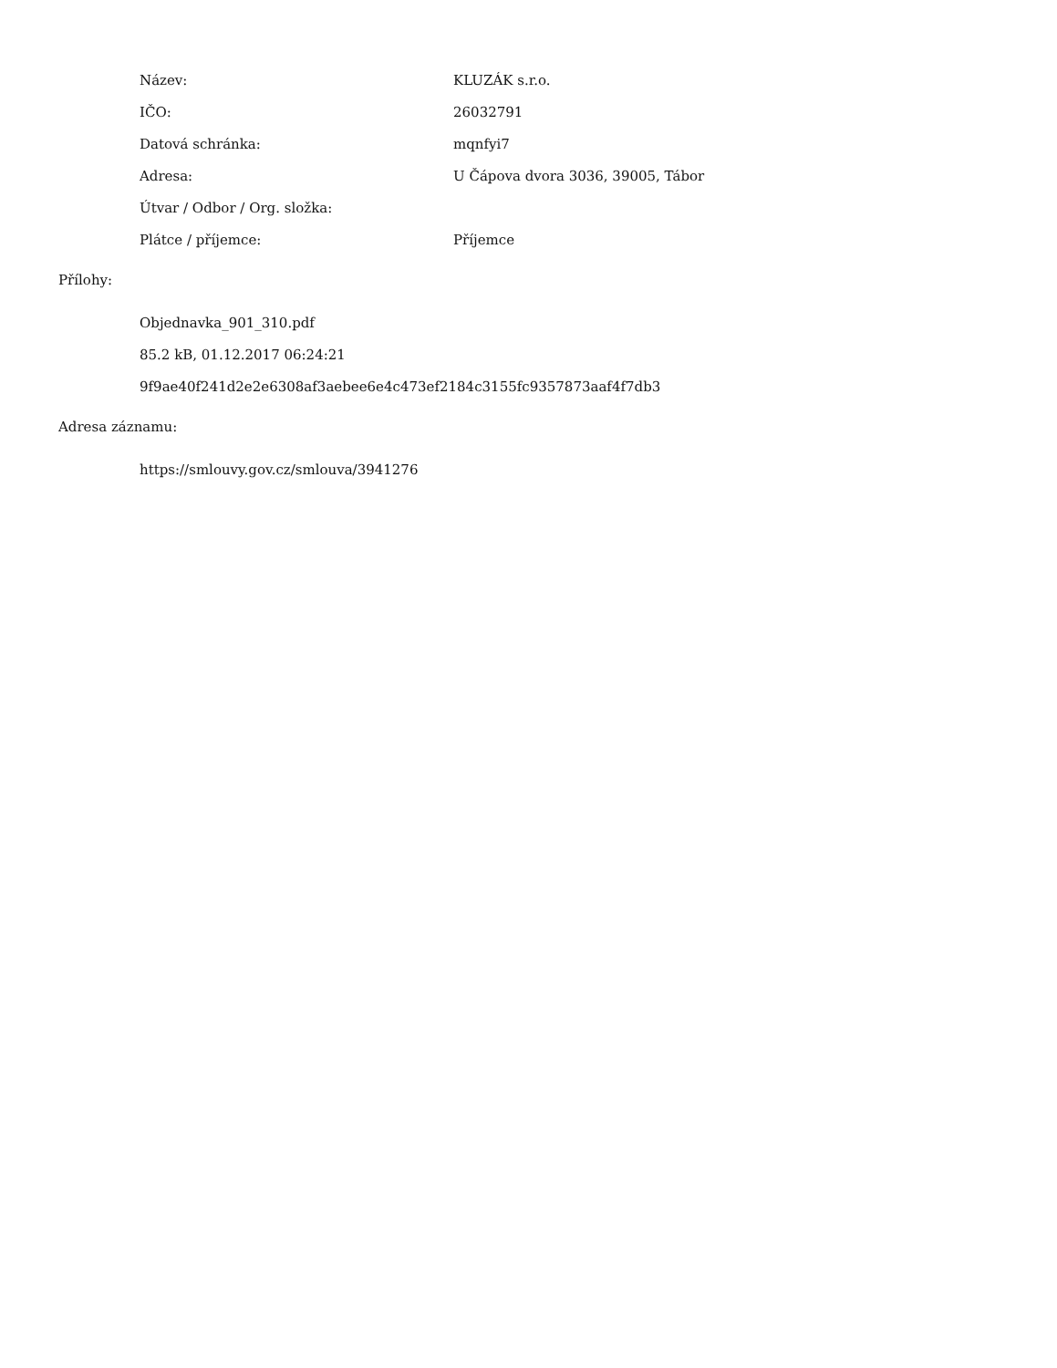Název: KLUZÁK s.r.o.
IČO: 26032791
Datová schránka: mqnfyi7
Adresa:
U Čápova dvora 3036, 39005, Tábor
Útvar / Odbor / Org. složka:
Plátce / příjemce: Příjemce
Přílohy:
Objednavka_901_310.pdf
85.2 kB, 01.12.2017 06:24:21
9f9ae40f241d2e2e6308af3aebee6e4c473ef2184c3155fc9357873aaf4f7db3
Adresa záznamu:
https://smlouvy.gov.cz/smlouva/3941276